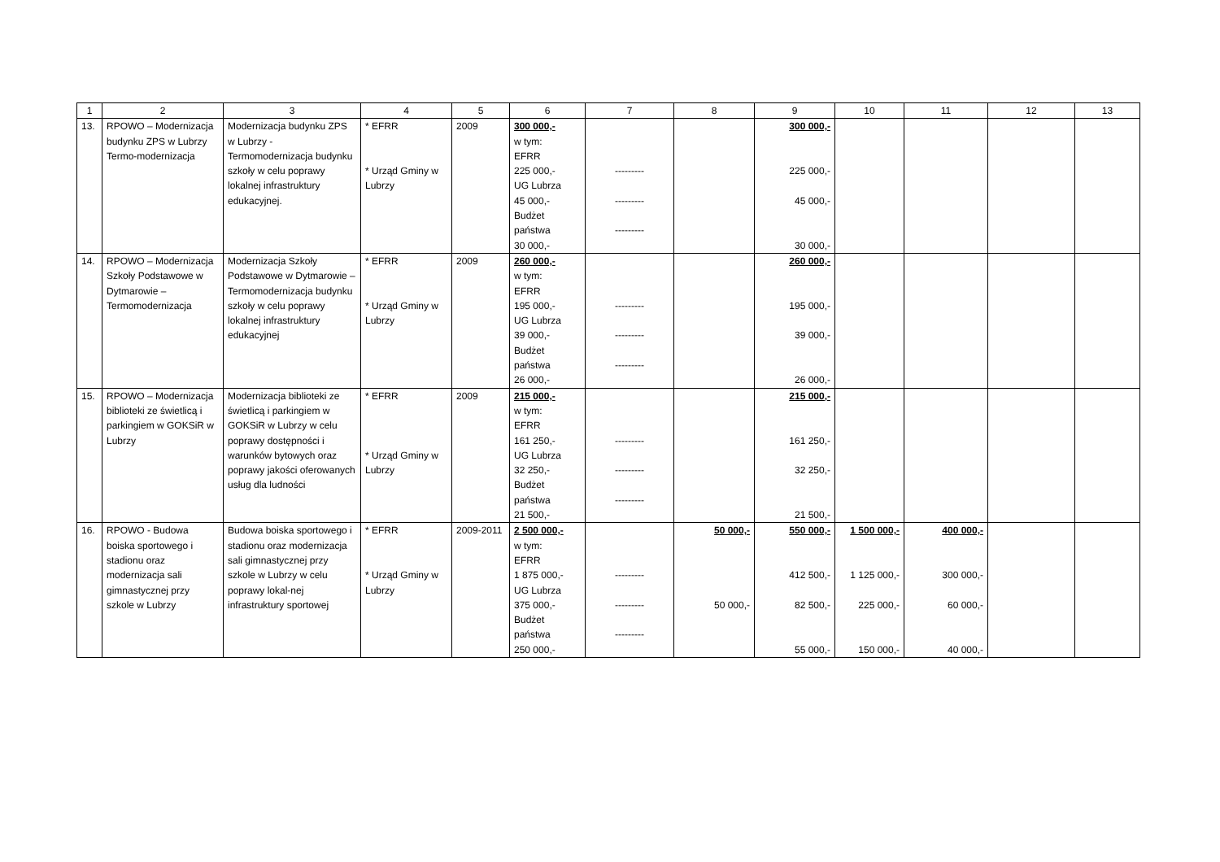| 1 | 2 | 3 | 4 | 5 | 6 | 7 | 8 | 9 | 10 | 11 | 12 | 13 |
| --- | --- | --- | --- | --- | --- | --- | --- | --- | --- | --- | --- | --- |
| 13. | RPOWO – Modernizacja budynku ZPS w Lubrzy Termo-modernizacja | Modernizacja budynku ZPS w Lubrzy - Termomodernizacja budynku szkoły w celu poprawy lokalnej infrastruktury edukacyjnej. | * EFRR * Urząd Gminy w Lubrzy | 2009 | 300 000,- w tym: EFRR 225 000,- UG Lubrza 45 000,- Budżet państwa 30 000,- | --------- --------- --------- | | 300 000,- 225 000,- 45 000,- 30 000,- | | | | |
| 14. | RPOWO – Modernizacja Szkoły Podstawowe w Dytmarowie – Termomodernizacja | Modernizacja Szkoły Podstawowe w Dytmarowie – Termomodernizacja budynku szkoły w celu poprawy lokalnej infrastruktury edukacyjnej | * EFRR * Urząd Gminy w Lubrzy | 2009 | 260 000,- w tym: EFRR 195 000,- UG Lubrza 39 000,- Budżet państwa 26 000,- | --------- --------- --------- | | 260 000,- 195 000,- 39 000,- 26 000,- | | | | |
| 15. | RPOWO – Modernizacja biblioteki ze świetlicą i parkingiem w GOKSiR w Lubrzy | Modernizacja biblioteki ze świetlicą i parkingiem w GOKSiR w Lubrzy w celu poprawy dostępności i warunków bytowych oraz poprawy jakości oferowanych usług dla ludności | * EFRR * Urząd Gminy w Lubrzy | 2009 | 215 000,- w tym: EFRR 161 250,- UG Lubrza 32 250,- Budżet państwa 21 500,- | --------- --------- --------- | | 215 000,- 161 250,- 32 250,- 21 500,- | | | | |
| 16. | RPOWO - Budowa boiska sportowego i stadionu oraz modernizacja sali gimnastycznej przy szkole w Lubrzy | Budowa boiska sportowego i stadionu oraz modernizacja sali gimnastycznej przy szkole w Lubrzy w celu poprawy lokal-nej infrastruktury sportowej | * EFRR * Urząd Gminy w Lubrzy | 2009-2011 | 2 500 000,- w tym: EFRR 1 875 000,- UG Lubrza 375 000,- Budżet państwa 250 000,- | --------- --------- --------- | 50 000,- 50 000,- | 550 000,- 412 500,- 82 500,- 55 000,- | 1 500 000,- 1 125 000,- 225 000,- 150 000,- | 400 000,- 300 000,- 60 000,- 40 000,- | | |